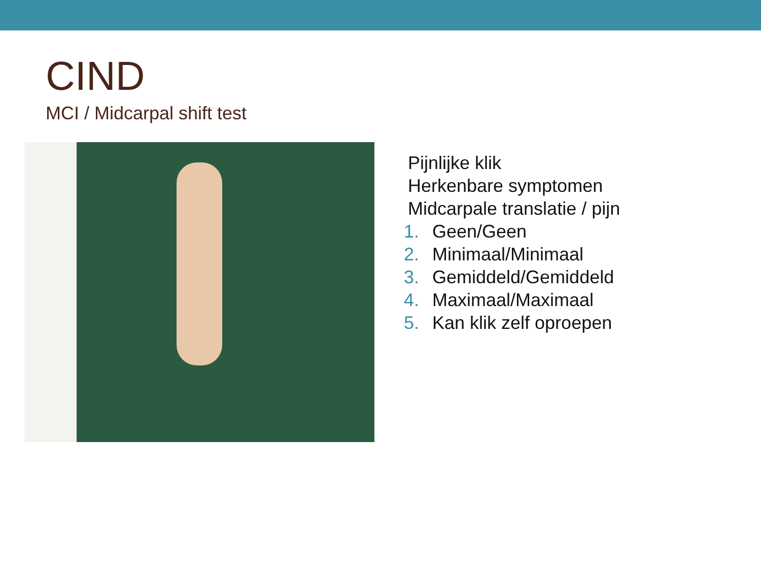CIND
MCI / Midcarpal shift test
Pijnlijke klik
Herkenbare symptomen
Midcarpale translatie / pijn
1. Geen/Geen
2. Minimaal/Minimaal
3. Gemiddeld/Gemiddeld
4. Maximaal/Maximaal
5. Kan klik zelf oproepen